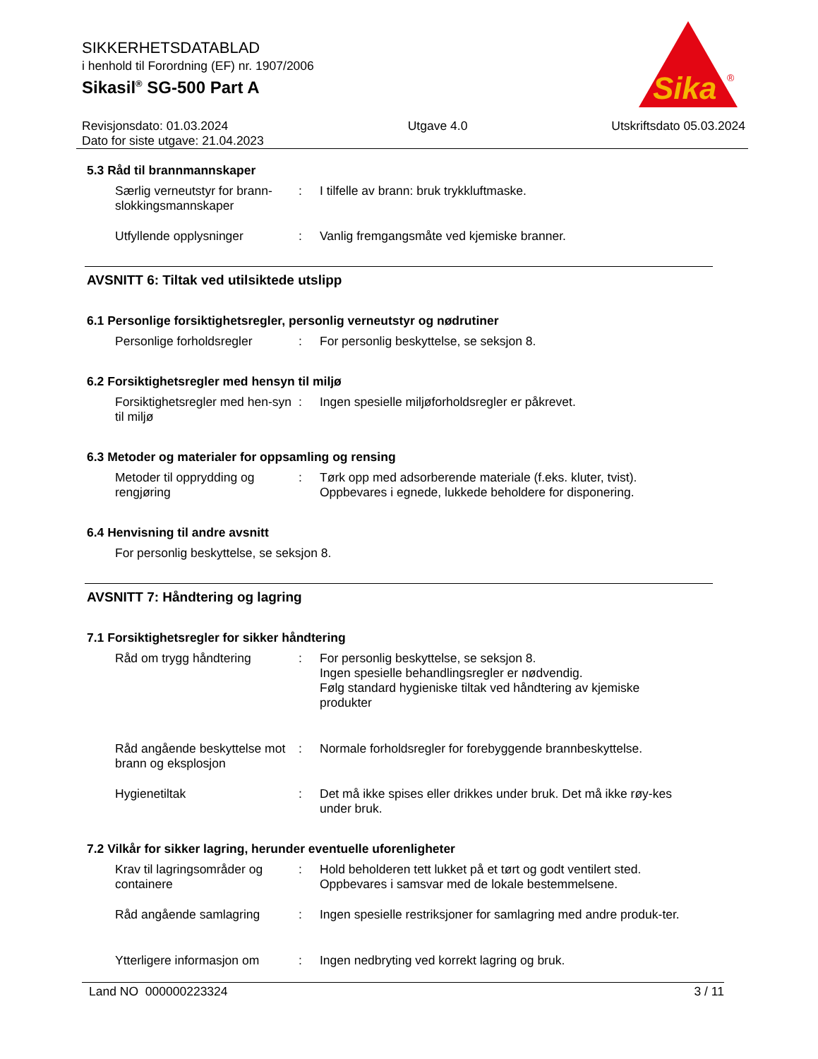SIKKERHETSDATABLAD
i henhold til Forordning (EF) nr. 1907/2006
Sikasil<sup>®</sup> SG-500 Part A
Sika
®
Revisjonsdato: 01.03.2024
Dato for siste utgave: 21.04.2023 Utgave 4.0 Utskriftsdato 05.03.2024
5.3 Råd til brannmannskaper
Særlig verneutstyr for brann-slokkingsmannskaper
: I tilfelle av brann: bruk trykkluftmaske.
Utfyllende opplysninger : Vanlig fremgangsmåte ved kjemiske branner.
AVSNITT 6: Tiltak ved utilsiktede utslipp
6.1 Personlige forsiktighetsregler, personlig verneutstyr og nødrutiner
Personlige forholdsregler
: For personlig beskyttelse, se seksjon 8.
6.2 Forsiktighetsregler med hensyn til miljø
Forsiktighetsregler med hen-syn til miljø
: Ingen spesielle miljøforholdsregler er påkrevet.
6.3 Metoder og materialer for oppsamling og rensing
Metoder til opprydding og rengjøring
: Tørk opp med adsorberende materiale (f.eks. kluter, tvist).
Oppbevares i egnede, lukkede beholdere for disponering.
6.4 Henvisning til andre avsnitt
For personlig beskyttelse, se seksjon 8.
AVSNITT 7: Håndtering og lagring
7.1 Forsiktighetsregler for sikker håndtering
Råd om trygg håndtering : For personlig beskyttelse, se seksjon 8.
Ingen spesielle behandlingsregler er nødvendig.
Følg standard hygieniske tiltak ved håndtering av kjemiske produkter
Råd angående beskyttelse mot brann og eksplosjon
: Normale forholdsregler for forebyggende brannbeskyttelse.
Hygienetiltak : Det må ikke spises eller drikkes under bruk. Det må ikke røy-kes under bruk.
7.2 Vilkår for sikker lagring, herunder eventuelle uforenligheter
Krav til lagringsområder og containere
: Hold beholderen tett lukket på et tørt og godt ventilert sted.
Oppbevares i samsvar med de lokale bestemmelsene.
Råd angående samlagring : Ingen spesielle restriksjoner for samlagring med andre produk-ter.
Ytterligere informasjon om
: Ingen nedbryting ved korrekt lagring og bruk.
Land NO 000000223324 3 / 11